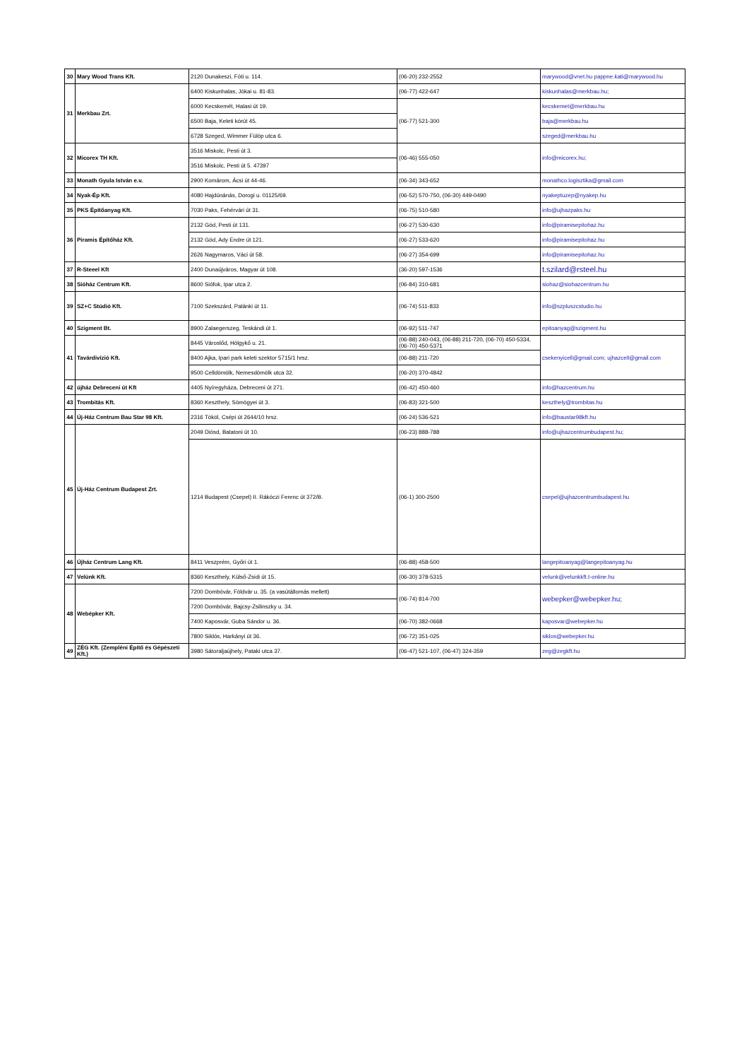| 30 | Mary Wood Trans Kft. | 2120 Dunakeszi, Fóti u. 114. | (06-20) 232-2552 | marywood@vnet.hu pappne.kati@marywood.hu |
| 31 | Merkbau Zrt. | 6400 Kiskunhalas, Jókai u. 81-83. | (06-77) 422-647 | kiskunhalas@merkbau.hu; |
| | | 6000 Kecskemét, Halasi út 19. | (06-77) 521-300 | kecskemet@merkbau.hu |
| | | 6500 Baja, Keleti körút 45. | | baja@merkbau.hu |
| | | 6728 Szeged, Wimmer Fülöp utca 6. | | szeged@merkbau.hu |
| 32 | Micorex TH Kft. | 3516 Miskolc, Pesti út 3. | (06-46) 555-050 | info@micorex.hu; |
| | | 3516 Miskolc, Pesti út 5. 47397 | | |
| 33 | Monath Gyula István e.v. | 2900 Komárom, Ácsi út 44-46. | (06-34) 343-652 | monathco.logisztika@gmail.com |
| 34 | Nyak-Ép Kft. | 4080 Hajdúnánás, Dorogi u. 01125/69. | (06-52) 570-750, (06-30) 449-0490 | nyakeptuzep@nyakep.hu |
| 35 | PKS Építőanyag Kft. | 7030 Paks, Fehérvári út 31. | (06-75) 510-580 | info@ujhazpaks.hu |
| 36 | Piramis Építőház Kft. | 2132 Göd, Pesti út 131. | (06-27) 530-630 | info@piramisepitohaz.hu |
| | | 2132 Göd, Ady Endre út 121. | (06-27) 533-620 | info@piramisepitohaz.hu |
| | | 2626 Nagymaros, Váci út 58. | (06-27) 354-699 | info@piramisepitohaz.hu |
| 37 | R-Steeel Kft | 2400 Dunaújváros, Magyar út 108. | (36-20) 597-1536 | t.szilard@rsteel.hu |
| 38 | Sióház Centrum Kft. | 8600 Siófok, Ipar utca 2. | (06-84) 310-681 | siohaz@siohazcentrum.hu |
| 39 | SZ+C Stúdió Kft. | 7100 Szekszárd, Palánki út 11. | (06-74) 511-833 | info@szpluszcstudio.hu |
| 40 | Szigment Bt. | 8900 Zalaegerszeg, Teskándi út 1. | (06-92) 511-747 | epitoanyag@szigment.hu |
| 41 | Tavárdivízió Kft. | 8445 Városlőd, Hölgykő u. 21. | (06-88) 240-043, (06-88) 211-720, (06-70) 450-5334, (06-70) 450-5371 | csekenyicell@gmail.com; ujhazcell@gmail.com |
| | | 8400 Ajka, Ipari park keleti szektor 5715/1 hrsz. | (06-88) 211-720 | |
| | | 9500 Celldömölk, Nemesdömölk utca 32. | (06-20) 370-4842 | |
| 42 | újház Debreceni út Kft | 4405 Nyíregyháza, Debreceni út 271. | (06-42) 450-460 | info@hazcentrum.hu |
| 43 | Trombitás Kft. | 8360 Keszthely, Sömögyei út 3. | (06-83) 321-500 | keszthely@trombitas.hu |
| 44 | Új-Ház Centrum Bau Star 98 Kft. | 2316 Tököl, Csépi út 2644/10 hrsz. | (06-24) 536-521 | info@baustar98kft.hu |
| 45 | Új-Ház Centrum Budapest Zrt. | 2049 Diósd, Balatoni út 10. | (06-23) 888-788 | info@ujhazcentrumbudapest.hu; |
| | | 1214 Budapest (Csepel) II. Rákóczi Ferenc út 372/B. | (06-1) 300-2500 | csepel@ujhazcentrumbudapest.hu |
| 46 | Újház Centrum Lang Kft. | 8411 Veszprém, Győri út 1. | (06-88) 458-500 | langepitoanyag@langepitoanyag.hu |
| 47 | Velünk Kft. | 8360 Keszthely, Külső-Zsidi út 15. | (06-30) 378-5315 | velunk@velunkkft.t-online.hu |
| 48 | Webépker Kft. | 7200 Dombóvár, Földvár u. 35. (a vasútállomás mellett) | (06-74) 814-700 | webepker@webepker.hu; |
| | | 7200 Dombóvár, Bajcsy-Zsilinszky u. 34. | | |
| | | 7400 Kaposvár, Guba Sándor u. 36. | (06-70) 382-0668 | kaposvar@webepker.hu |
| | | 7800 Siklós, Harkányi út 36. | (06-72) 351-025 | siklos@webepker.hu |
| 49 | ZÉG Kft. (Zempléni Építő és Gépészeti Kft.) | 3980 Sátoraljaújhely, Pataki utca 37. | (06-47) 521-107, (06-47) 324-359 | zeg@zegkft.hu |